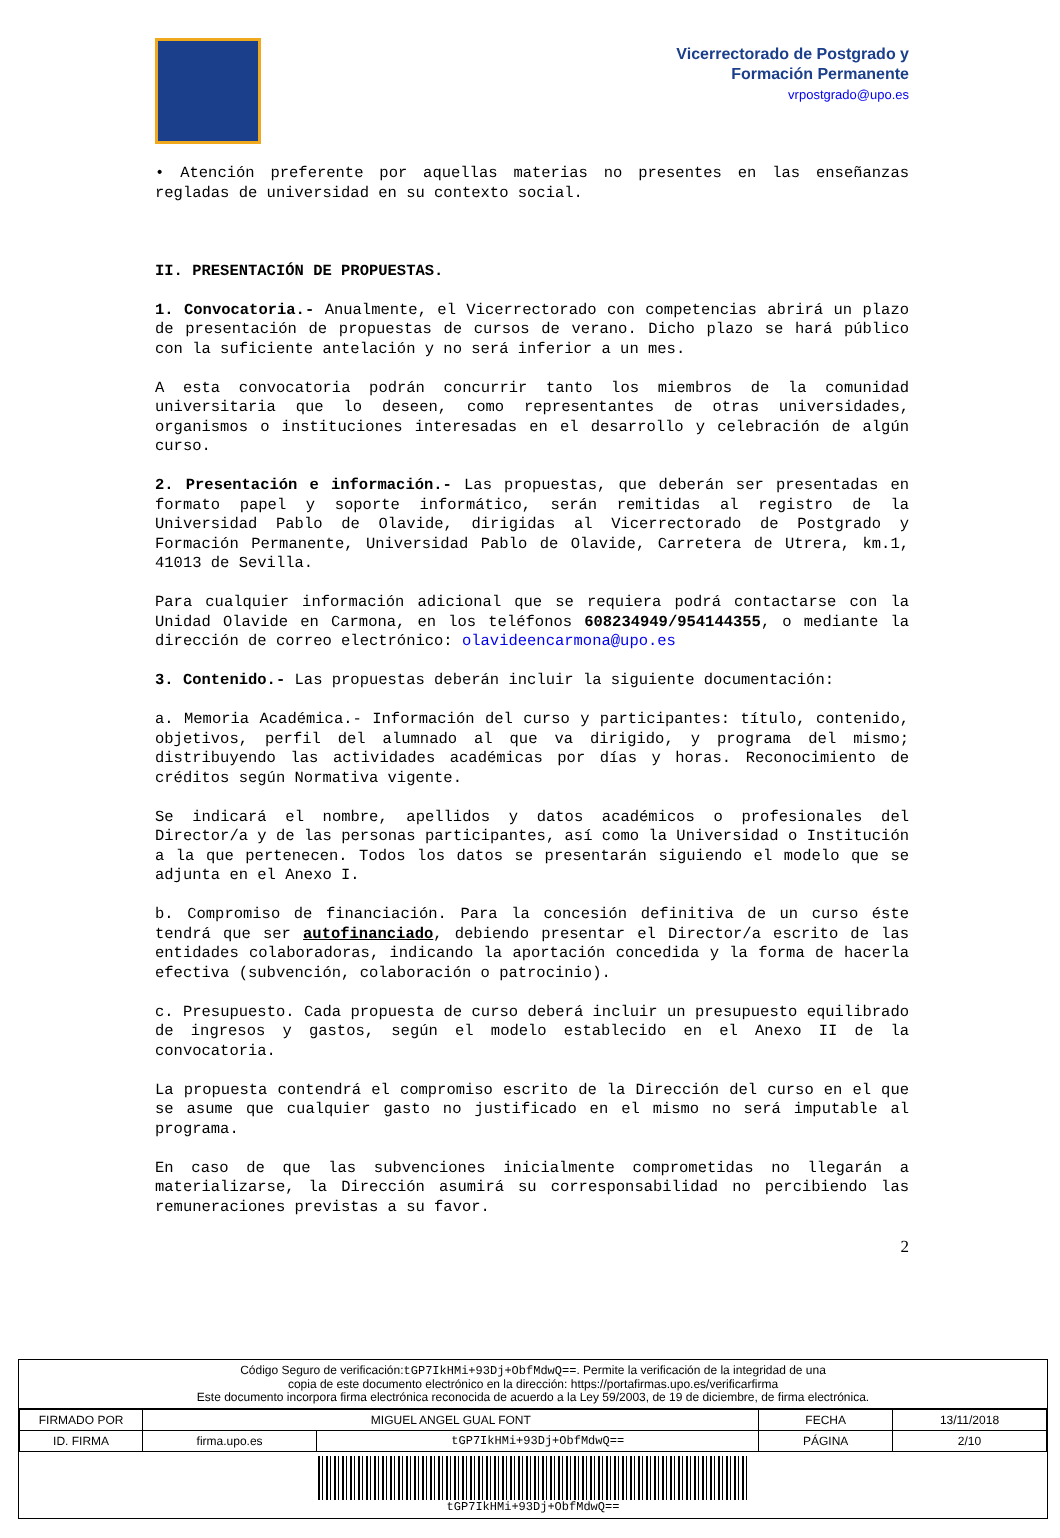Vicerrectorado de Postgrado y
Formación Permanente
vrpostgrado@upo.es
• Atención preferente por aquellas materias no presentes en las enseñanzas regladas de universidad en su contexto social.
II. PRESENTACIÓN DE PROPUESTAS.
1. Convocatoria.- Anualmente, el Vicerrectorado con competencias abrirá un plazo de presentación de propuestas de cursos de verano. Dicho plazo se hará público con la suficiente antelación y no será inferior a un mes.
A esta convocatoria podrán concurrir tanto los miembros de la comunidad universitaria que lo deseen, como representantes de otras universidades, organismos o instituciones interesadas en el desarrollo y celebración de algún curso.
2. Presentación e información.- Las propuestas, que deberán ser presentadas en formato papel y soporte informático, serán remitidas al registro de la Universidad Pablo de Olavide, dirigidas al Vicerrectorado de Postgrado y Formación Permanente, Universidad Pablo de Olavide, Carretera de Utrera, km.1, 41013 de Sevilla.
Para cualquier información adicional que se requiera podrá contactarse con la Unidad Olavide en Carmona, en los teléfonos 608234949/954144355, o mediante la dirección de correo electrónico: olavideencarmona@upo.es
3. Contenido.- Las propuestas deberán incluir la siguiente documentación:
a. Memoria Académica.- Información del curso y participantes: título, contenido, objetivos, perfil del alumnado al que va dirigido, y programa del mismo; distribuyendo las actividades académicas por días y horas. Reconocimiento de créditos según Normativa vigente.
Se indicará el nombre, apellidos y datos académicos o profesionales del Director/a y de las personas participantes, así como la Universidad o Institución a la que pertenecen. Todos los datos se presentarán siguiendo el modelo que se adjunta en el Anexo I.
b. Compromiso de financiación. Para la concesión definitiva de un curso éste tendrá que ser autofinanciado, debiendo presentar el Director/a escrito de las entidades colaboradoras, indicando la aportación concedida y la forma de hacerla efectiva (subvención, colaboración o patrocinio).
c. Presupuesto. Cada propuesta de curso deberá incluir un presupuesto equilibrado de ingresos y gastos, según el modelo establecido en el Anexo II de la convocatoria.
La propuesta contendrá el compromiso escrito de la Dirección del curso en el que se asume que cualquier gasto no justificado en el mismo no será imputable al programa.
En caso de que las subvenciones inicialmente comprometidas no llegarán a materializarse, la Dirección asumirá su corresponsabilidad no percibiendo las remuneraciones previstas a su favor.
2
Código Seguro de verificación:tGP7IkHMi+93Dj+ObfMdwQ==. Permite la verificación de la integridad de una
copia de este documento electrónico en la dirección: https://portafirmas.upo.es/verificarfirma
Este documento incorpora firma electrónica reconocida de acuerdo a la Ley 59/2003, de 19 de diciembre, de firma electrónica.
| FIRMADO POR | MIGUEL ANGEL GUAL FONT | | FECHA | 13/11/2018 |
| ID. FIRMA | firma.upo.es | tGP7IkHMi+93Dj+ObfMdwQ== | PÁGINA | 2/10 |
tGP7IkHMi+93Dj+ObfMdwQ==